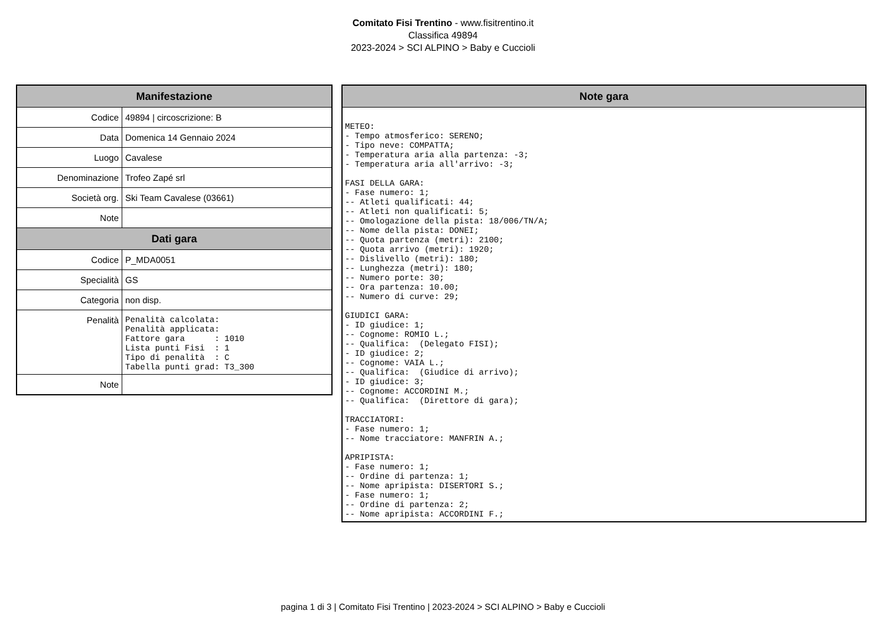Comitato Fisi Trentino - www.fisitrentino.it
Classifica 49894
2023-2024 > SCI ALPINO > Baby e Cuccioli
| Manifestazione | |
| --- | --- |
| Codice | 49894 / circoscrizione: B |
| Data | Domenica 14 Gennaio 2024 |
| Luogo | Cavalese |
| Denominazione | Trofeo Zapé srl |
| Società org. | Ski Team Cavalese (03661) |
| Note | |
| Dati gara | |
| Codice | P_MDA0051 |
| Specialità | GS |
| Categoria | non disp. |
| Penalità | Penalità calcolata: Penalità applicata: Fattore gara : 1010 Lista punti Fisi : 1 Tipo di penalità : C Tabella punti grad: T3_300 |
| Note | |
| Note gara |
| --- |
| METEO: - Tempo atmosferico: SERENO; - Tipo neve: COMPATTA; - Temperatura aria alla partenza: -3; - Temperatura aria all'arrivo: -3; FASI DELLA GARA: - Fase numero: 1; -- Atleti qualificati: 44; -- Atleti non qualificati: 5; -- Omologazione della pista: 18/006/TN/A; -- Nome della pista: DONEI; -- Quota partenza (metri): 2100; -- Quota arrivo (metri): 1920; -- Dislivello (metri): 180; -- Lunghezza (metri): 180; -- Numero porte: 30; -- Ora partenza: 10.00; -- Numero di curve: 29; GIUDICI GARA: - ID giudice: 1; -- Cognome: ROMIO L.; -- Qualifica: (Delegato FISI); - ID giudice: 2; -- Cognome: VAIA L.; -- Qualifica: (Giudice di arrivo); - ID giudice: 3; -- Cognome: ACCORDINI M.; -- Qualifica: (Direttore di gara); TRACCIATORI: - Fase numero: 1; -- Nome tracciatore: MANFRIN A.; APRIPISTA: - Fase numero: 1; -- Ordine di partenza: 1; -- Nome apripista: DISERTORI S.; - Fase numero: 1; -- Ordine di partenza: 2; -- Nome apripista: ACCORDINI F.; |
pagina 1 di 3 | Comitato Fisi Trentino | 2023-2024 > SCI ALPINO > Baby e Cuccioli